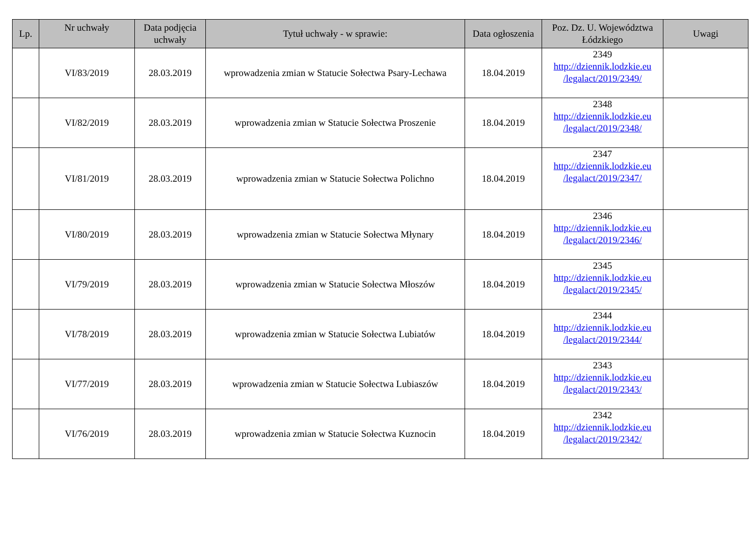| Lp. | Nr uchwały | Data podjęcia uchwały | Tytuł uchwały - w sprawie: | Data ogłoszenia | Poz. Dz. U. Województwa Łódzkiego | Uwagi |
| --- | --- | --- | --- | --- | --- | --- |
| | VI/83/2019 | 28.03.2019 | wprowadzenia zmian w Statucie Sołectwa Psary-Lechawa | 18.04.2019 | 2349 http://dziennik.lodzkie.eu /legalact/2019/2349/ | |
| | VI/82/2019 | 28.03.2019 | wprowadzenia zmian w Statucie Sołectwa Proszenie | 18.04.2019 | 2348 http://dziennik.lodzkie.eu /legalact/2019/2348/ | |
| | VI/81/2019 | 28.03.2019 | wprowadzenia zmian w Statucie Sołectwa Polichno | 18.04.2019 | 2347 http://dziennik.lodzkie.eu /legalact/2019/2347/ | |
| | VI/80/2019 | 28.03.2019 | wprowadzenia zmian w Statucie Sołectwa Młynary | 18.04.2019 | 2346 http://dziennik.lodzkie.eu /legalact/2019/2346/ | |
| | VI/79/2019 | 28.03.2019 | wprowadzenia zmian w Statucie Sołectwa Młoszów | 18.04.2019 | 2345 http://dziennik.lodzkie.eu /legalact/2019/2345/ | |
| | VI/78/2019 | 28.03.2019 | wprowadzenia zmian w Statucie Sołectwa Lubiatów | 18.04.2019 | 2344 http://dziennik.lodzkie.eu /legalact/2019/2344/ | |
| | VI/77/2019 | 28.03.2019 | wprowadzenia zmian w Statucie Sołectwa Lubiaszów | 18.04.2019 | 2343 http://dziennik.lodzkie.eu /legalact/2019/2343/ | |
| | VI/76/2019 | 28.03.2019 | wprowadzenia zmian w Statucie Sołectwa Kuznocin | 18.04.2019 | 2342 http://dziennik.lodzkie.eu /legalact/2019/2342/ | |